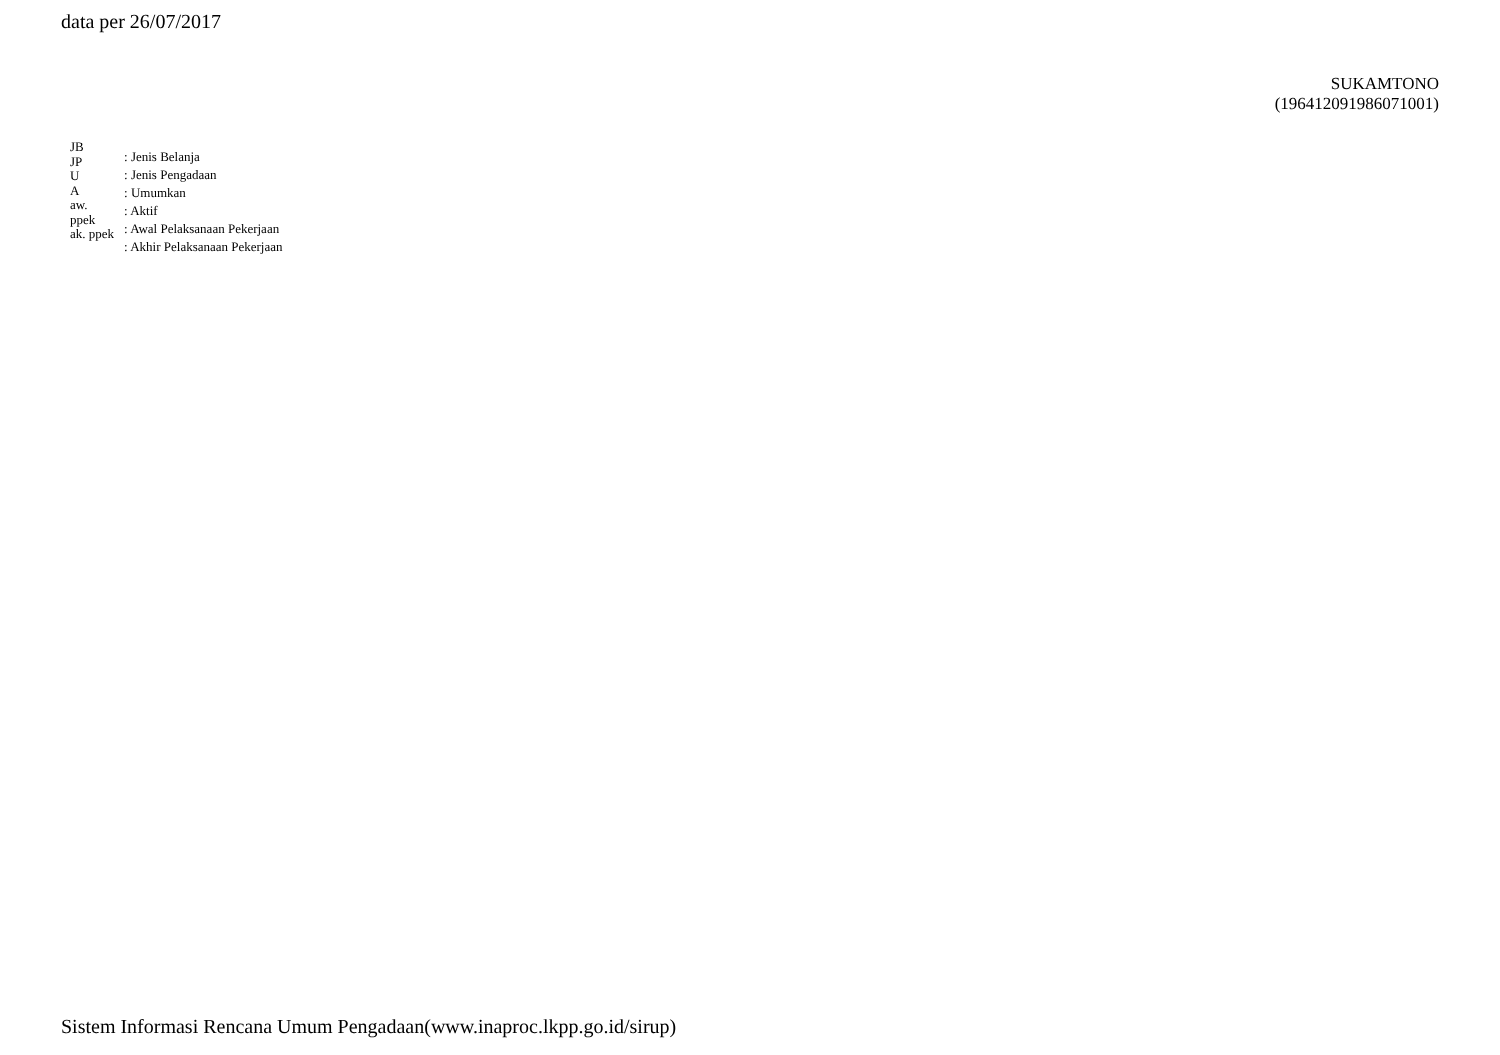data per 26/07/2017
SUKAMTONO
(196412091986071001)
JB
JP
U
A
aw.
ppek
ak. ppek
: Jenis Belanja
: Jenis Pengadaan
: Umumkan
: Aktif
: Awal Pelaksanaan Pekerjaan
: Akhir Pelaksanaan Pekerjaan
Sistem Informasi Rencana Umum Pengadaan(www.inaproc.lkpp.go.id/sirup)